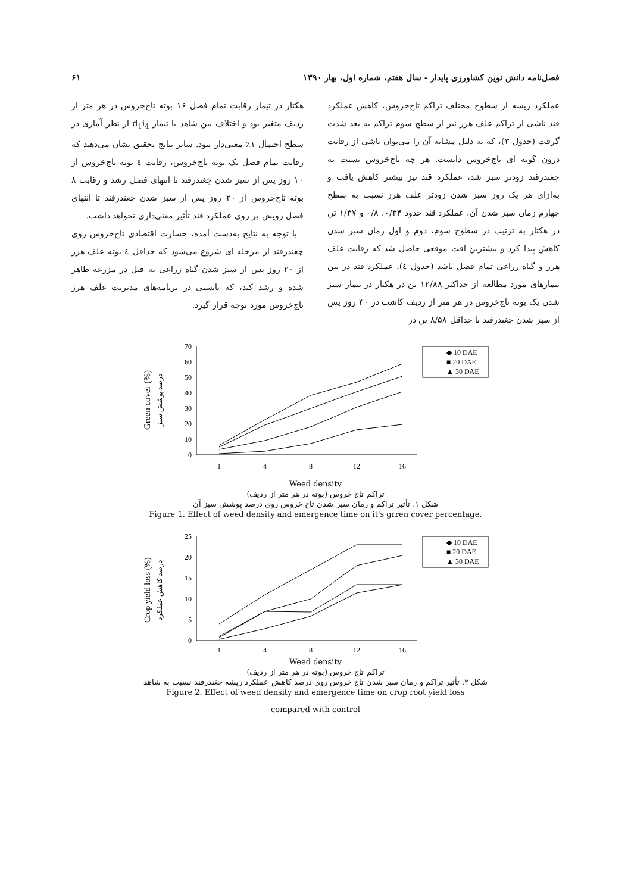فصل‌نامه دانش نوین کشاورزی پایدار - سال هفتم، شماره اول، بهار ۱۳۹۰ ۶۱
عملکرد ریشه از سطوح مختلف تراکم تاج‌خروس، کاهش عملکرد قند ناشی از تراکم علف هرز نیز از سطح سوم تراکم به بعد شدت گرفت (جدول ۳)، که به دلیل مشابه آن را می‌توان ناشی از رقابت درون گونه ای تاج‌خروس دانست. هر چه تاج‌خروس نسبت به چغندرقند زودتر سبز شد، عملکرد قند نیز بیشتر کاهش یافت و به‌ازای هر یک روز سبز شدن زودتر علف هرز نسبت به سطح چهارم زمان سبز شدن آن، عملکرد قند حدود ۰/۳۴، ۰/۸ و ۱/۳۷ تن در هکتار به ترتیب در سطوح سوم، دوم و اول زمان سبز شدن کاهش پیدا کرد و بیشترین افت موقعی حاصل شد که رقابت علف هرز و گیاه زراعی تمام فصل باشد (جدول ٤). عملکرد قند در بین تیمارهای مورد مطالعه از حداکثر ۱۲/۸۸ تن در هکتار در تیمار سبز شدن یک بوته تاج‌خروس در هر متر از ردیف کاشت در ۳۰ روز پس از سبز شدن چغندرقند تا حداقل ۸/۵۸ تن در
هکتار در تیمار رقابت تمام فصل ۱۶ بوته تاج‌خروس در هر متر از ردیف متغیر بود و اختلاف بین شاهد با تیمار d<sub>1</sub>i<sub>4</sub> از نظر آماری در سطح احتمال ۱٪ معنی‌دار نبود. سایر نتایج تحقیق نشان می‌دهند که رقابت تمام فصل یک بوته تاج‌خروس، رقابت ٤ بوته تاج‌خروس از ۱۰ روز پس از سبز شدن چغندرقند تا انتهای فصل رشد و رقابت ۸ بوته تاج‌خروس از ۲۰ روز پس از سبز شدن چغندرقند تا انتهای فصل رویش بر روی عملکرد قند تأثیر معنی‌داری نخواهد داشت.
با توجه به نتایج به‌دست آمده، خسارت اقتصادی تاج‌خروس روی چغندرقند از مرحله ای شروع می‌شود که حداقل ٤ بوته علف هرز از ۲۰ روز پس از سبز شدن گیاه زراعی به قبل در مزرعه ظاهر شده و رشد کند، که بایستی در برنامه‌های مدیریت علف هرز تاج‌خروس مورد توجه قرار گیرد.
Green cover (%)
درصد پوشش سبز
70
60
50
40
30
20
10
0
1
4
8
12
16
◆ 10 DAE
■ 20 DAE
▲ 30 DAE
Weed density
تراکم تاج خروس (بوته در هر متر از ردیف)
شکل ۱. تأثیر تراکم و زمان سبز شدن تاج خروس روی درصد پوشش سبز آن
Figure 1. Effect of weed density and emergence time on it's grren cover percentage.
Crop yield loss (%)
درصد کاهش عملکرد
25
20
15
10
5
0
1
4
8
12
16
◆ 10 DAE
■ 20 DAE
▲ 30 DAE
Weed density
تراکم تاج خروس (بوته در هر متر از ردیف)
شکل ۲. تأثیر تراکم و زمان سبز شدن تاج خروس روی درصد کاهش عملکرد ریشه چغندرقند نسبت به شاهد
Figure 2. Effect of weed density and emergence time on crop root yield loss
compared with control